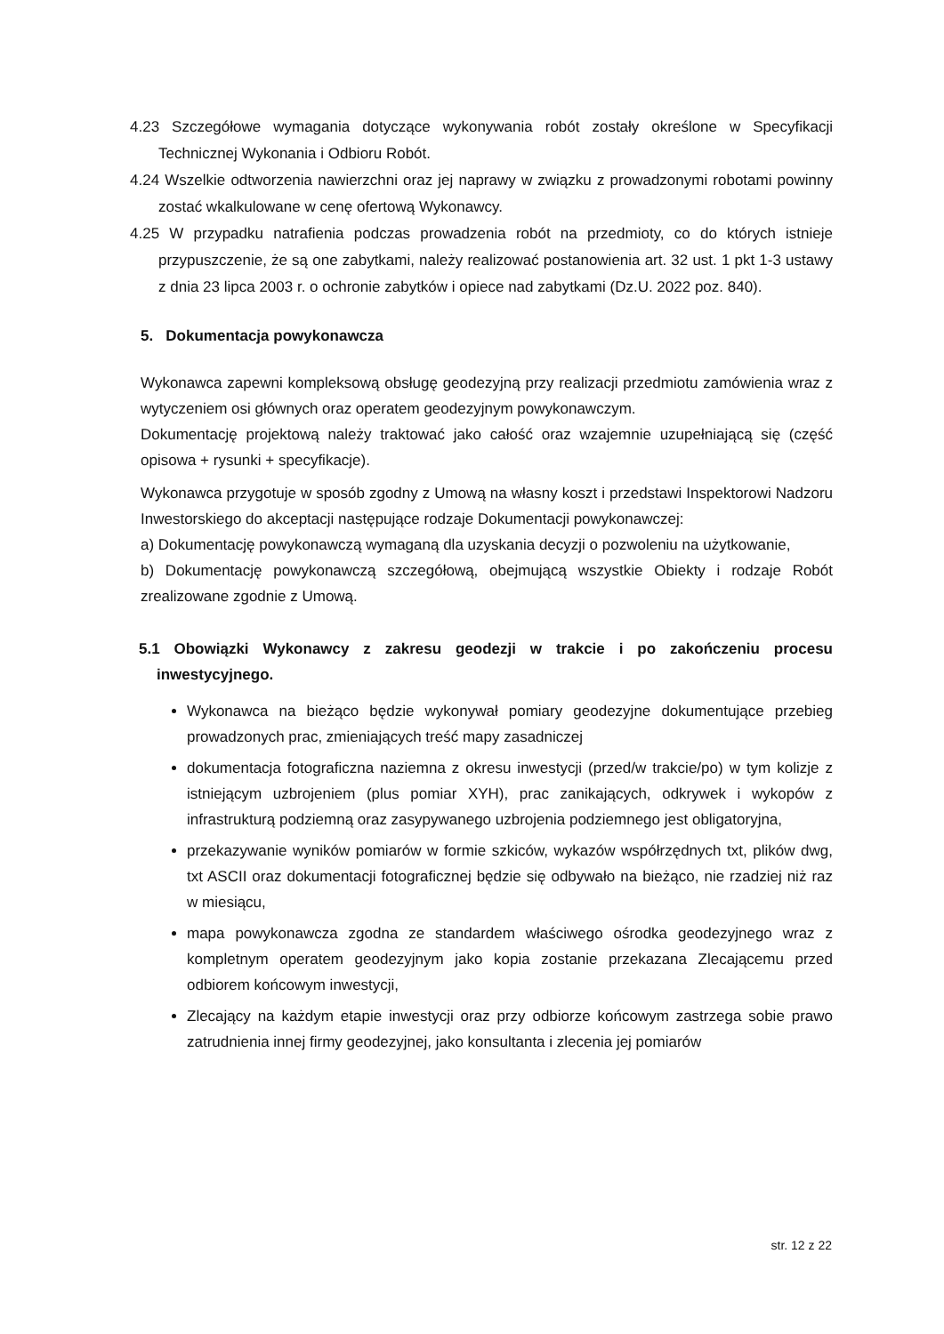4.23 Szczegółowe wymagania dotyczące wykonywania robót zostały określone w Specyfikacji Technicznej Wykonania i Odbioru Robót.
4.24 Wszelkie odtworzenia nawierzchni oraz jej naprawy w związku z prowadzonymi robotami powinny zostać wkalkulowane w cenę ofertową Wykonawcy.
4.25 W przypadku natrafienia podczas prowadzenia robót na przedmioty, co do których istnieje przypuszczenie, że są one zabytkami, należy realizować postanowienia art. 32 ust. 1 pkt 1-3 ustawy z dnia 23 lipca 2003 r. o ochronie zabytków i opiece nad zabytkami (Dz.U. 2022 poz. 840).
5. Dokumentacja powykonawcza
Wykonawca zapewni kompleksową obsługę geodezyjną przy realizacji przedmiotu zamówienia wraz z wytyczeniem osi głównych oraz operatem geodezyjnym powykonawczym.
Dokumentację projektową należy traktować jako całość oraz wzajemnie uzupełniającą się (część opisowa + rysunki + specyfikacje).
Wykonawca przygotuje w sposób zgodny z Umową na własny koszt i przedstawi Inspektorowi Nadzoru Inwestorskiego do akceptacji następujące rodzaje Dokumentacji powykonawczej:
a) Dokumentację powykonawczą wymaganą dla uzyskania decyzji o pozwoleniu na użytkowanie,
b) Dokumentację powykonawczą szczegółową, obejmującą wszystkie Obiekty i rodzaje Robót zrealizowane zgodnie z Umową.
5.1 Obowiązki Wykonawcy z zakresu geodezji w trakcie i po zakończeniu procesu inwestycyjnego.
Wykonawca na bieżąco będzie wykonywał pomiary geodezyjne dokumentujące przebieg prowadzonych prac, zmieniających treść mapy zasadniczej
dokumentacja fotograficzna naziemna z okresu inwestycji (przed/w trakcie/po) w tym kolizje z istniejącym uzbrojeniem (plus pomiar XYH), prac zanikających, odkrywek i wykopów z infrastrukturą podziemną oraz zasypywanego uzbrojenia podziemnego jest obligatoryjna,
przekazywanie wyników pomiarów w formie szkiców, wykazów współrzędnych txt, plików dwg, txt ASCII oraz dokumentacji fotograficznej będzie się odbywało na bieżąco, nie rzadziej niż raz w miesiącu,
mapa powykonawcza zgodna ze standardem właściwego ośrodka geodezyjnego wraz z kompletnym operatem geodezyjnym jako kopia zostanie przekazana Zlecającemu przed odbiorem końcowym inwestycji,
Zlecający na każdym etapie inwestycji oraz przy odbiorze końcowym zastrzega sobie prawo zatrudnienia innej firmy geodezyjnej, jako konsultanta i zlecenia jej pomiarów
str. 12 z 22